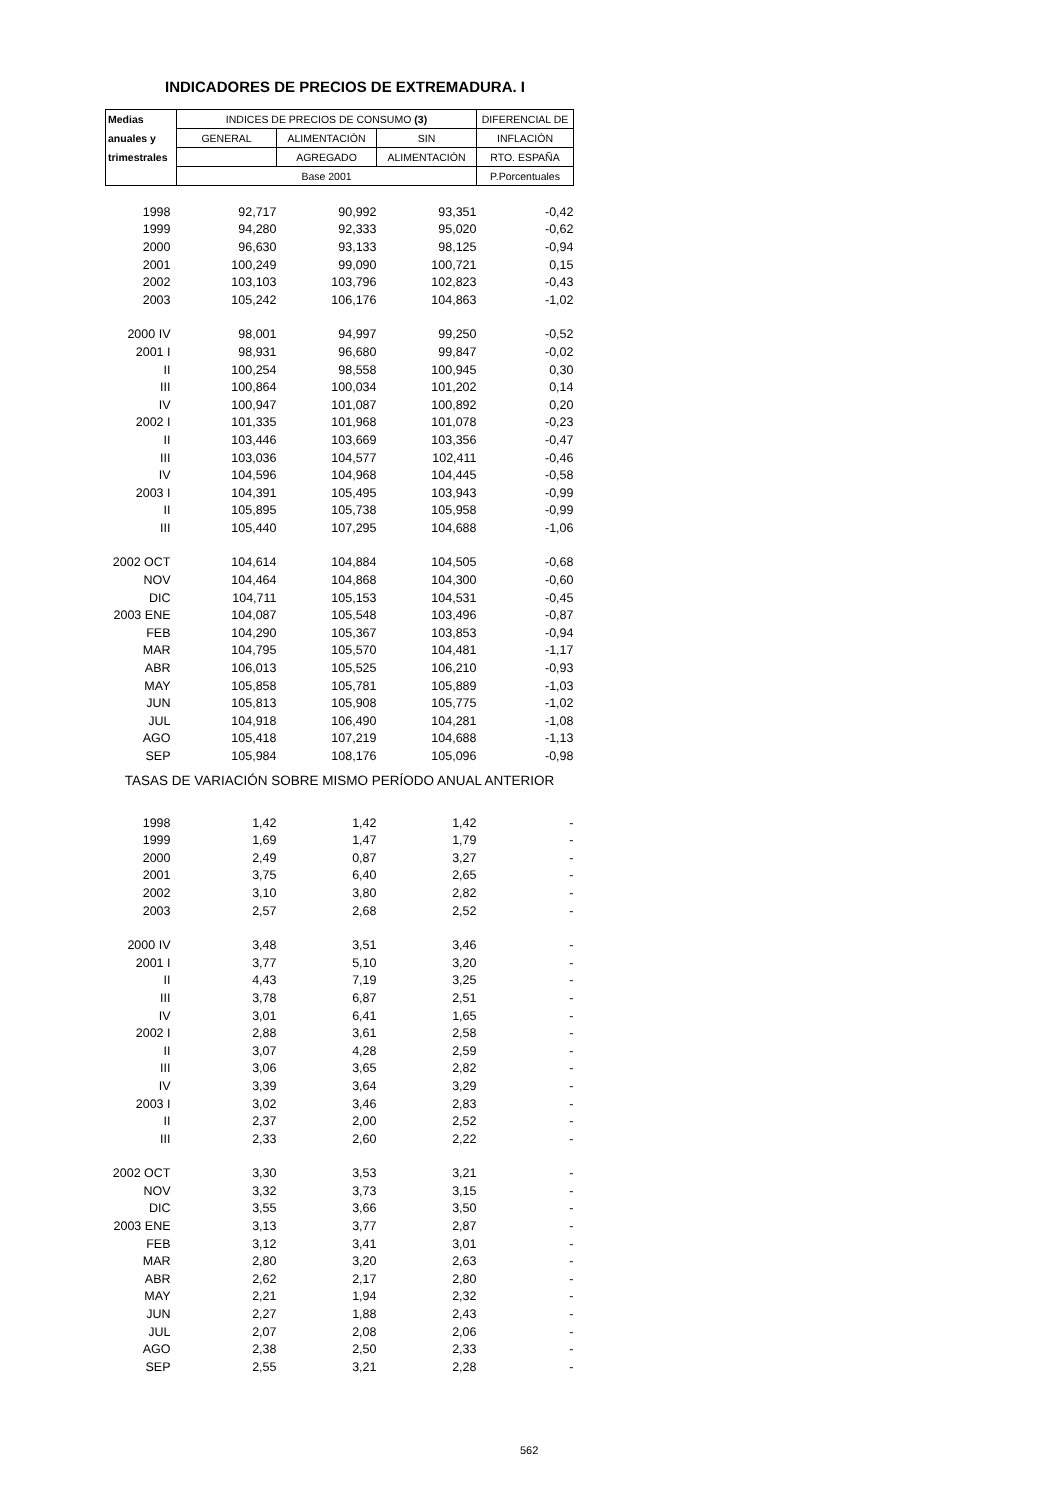INDICADORES DE PRECIOS DE EXTREMADURA. I
| Medias | INDICES DE PRECIOS DE CONSUMO (3) | | | DIFERENCIAL DE |
| --- | --- | --- | --- | --- |
| anuales y | GENERAL | ALIMENTACIÓN | SIN | INFLACIÓN |
| trimestrales | | AGREGADO | ALIMENTACIÓN | RTO. ESPAÑA |
| | Base 2001 | | | P.Porcentuales |
| 1998 | 92,717 | 90,992 | 93,351 | -0,42 |
| 1999 | 94,280 | 92,333 | 95,020 | -0,62 |
| 2000 | 96,630 | 93,133 | 98,125 | -0,94 |
| 2001 | 100,249 | 99,090 | 100,721 | 0,15 |
| 2002 | 103,103 | 103,796 | 102,823 | -0,43 |
| 2003 | 105,242 | 106,176 | 104,863 | -1,02 |
| 2000 IV | 98,001 | 94,997 | 99,250 | -0,52 |
| 2001 I | 98,931 | 96,680 | 99,847 | -0,02 |
| II | 100,254 | 98,558 | 100,945 | 0,30 |
| III | 100,864 | 100,034 | 101,202 | 0,14 |
| IV | 100,947 | 101,087 | 100,892 | 0,20 |
| 2002 I | 101,335 | 101,968 | 101,078 | -0,23 |
| II | 103,446 | 103,669 | 103,356 | -0,47 |
| III | 103,036 | 104,577 | 102,411 | -0,46 |
| IV | 104,596 | 104,968 | 104,445 | -0,58 |
| 2003 I | 104,391 | 105,495 | 103,943 | -0,99 |
| II | 105,895 | 105,738 | 105,958 | -0,99 |
| III | 105,440 | 107,295 | 104,688 | -1,06 |
| 2002 OCT | 104,614 | 104,884 | 104,505 | -0,68 |
| NOV | 104,464 | 104,868 | 104,300 | -0,60 |
| DIC | 104,711 | 105,153 | 104,531 | -0,45 |
| 2003 ENE | 104,087 | 105,548 | 103,496 | -0,87 |
| FEB | 104,290 | 105,367 | 103,853 | -0,94 |
| MAR | 104,795 | 105,570 | 104,481 | -1,17 |
| ABR | 106,013 | 105,525 | 106,210 | -0,93 |
| MAY | 105,858 | 105,781 | 105,889 | -1,03 |
| JUN | 105,813 | 105,908 | 105,775 | -1,02 |
| JUL | 104,918 | 106,490 | 104,281 | -1,08 |
| AGO | 105,418 | 107,219 | 104,688 | -1,13 |
| SEP | 105,984 | 108,176 | 105,096 | -0,98 |
| TASAS DE VARIACIÓN SOBRE MISMO PERÍODO ANUAL ANTERIOR | | | | |
| 1998 | 1,42 | 1,42 | 1,42 | - |
| 1999 | 1,69 | 1,47 | 1,79 | - |
| 2000 | 2,49 | 0,87 | 3,27 | - |
| 2001 | 3,75 | 6,40 | 2,65 | - |
| 2002 | 3,10 | 3,80 | 2,82 | - |
| 2003 | 2,57 | 2,68 | 2,52 | - |
| 2000 IV | 3,48 | 3,51 | 3,46 | - |
| 2001 I | 3,77 | 5,10 | 3,20 | - |
| II | 4,43 | 7,19 | 3,25 | - |
| III | 3,78 | 6,87 | 2,51 | - |
| IV | 3,01 | 6,41 | 1,65 | - |
| 2002 I | 2,88 | 3,61 | 2,58 | - |
| II | 3,07 | 4,28 | 2,59 | - |
| III | 3,06 | 3,65 | 2,82 | - |
| IV | 3,39 | 3,64 | 3,29 | - |
| 2003 I | 3,02 | 3,46 | 2,83 | - |
| II | 2,37 | 2,00 | 2,52 | - |
| III | 2,33 | 2,60 | 2,22 | - |
| 2002 OCT | 3,30 | 3,53 | 3,21 | - |
| NOV | 3,32 | 3,73 | 3,15 | - |
| DIC | 3,55 | 3,66 | 3,50 | - |
| 2003 ENE | 3,13 | 3,77 | 2,87 | - |
| FEB | 3,12 | 3,41 | 3,01 | - |
| MAR | 2,80 | 3,20 | 2,63 | - |
| ABR | 2,62 | 2,17 | 2,80 | - |
| MAY | 2,21 | 1,94 | 2,32 | - |
| JUN | 2,27 | 1,88 | 2,43 | - |
| JUL | 2,07 | 2,08 | 2,06 | - |
| AGO | 2,38 | 2,50 | 2,33 | - |
| SEP | 2,55 | 3,21 | 2,28 | - |
562